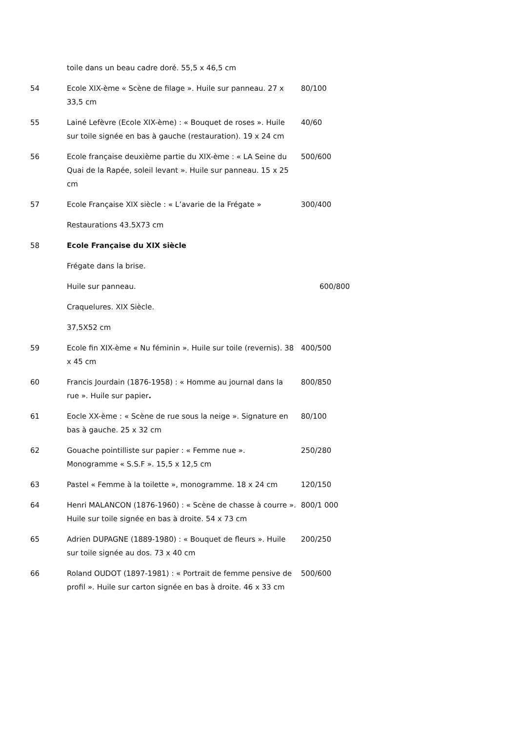| | toile dans un beau cadre doré. 55,5 x 46,5 cm | |
| 54 | Ecole XIX-ème « Scène de filage ». Huile sur panneau. 27 x 33,5 cm | 80/100 |
| 55 | Lainé Lefèvre (Ecole XIX-ème) : « Bouquet de roses ». Huile sur toile signée en bas à gauche (restauration). 19 x 24 cm | 40/60 |
| 56 | Ecole française deuxième partie du XIX-ème : « LA Seine du Quai de la Rapée, soleil levant ». Huile sur panneau. 15 x 25 cm | 500/600 |
| 57 | Ecole Française XIX siècle : « L’avarie de la Frégate » | 300/400 |
| | Restaurations 43.5X73 cm | |
| 58 | Ecole Française du XIX siècle | |
| | Frégate dans la brise. | |
| | Huile sur panneau. | 600/800 |
| | Craquelures. XIX Siècle. | |
| | 37,5X52 cm | |
| 59 | Ecole fin XIX-ème « Nu féminin ». Huile sur toile (revernis). 38 x 45 cm | 400/500 |
| 60 | Francis Jourdain (1876-1958) : « Homme au journal dans la rue ». Huile sur papier . | 800/850 |
| 61 | Eocle XX-ème : « Scène de rue sous la neige ». Signature en bas à gauche. 25 x 32 cm | 80/100 |
| 62 | Gouache pointilliste sur papier : « Femme nue ». Monogramme « S.S.F ». 15,5 x 12,5 cm | 250/280 |
| 63 | Pastel « Femme à la toilette », monogramme. 18 x 24 cm | 120/150 |
| 64 | Henri MALANCON (1876-1960) : « Scène de chasse à courre ». Huile sur toile signée en bas à droite. 54 x 73 cm | 800/1 000 |
| 65 | Adrien DUPAGNE (1889-1980) : « Bouquet de fleurs ». Huile sur toile signée au dos. 73 x 40 cm | 200/250 |
| 66 | Roland OUDOT (1897-1981) : « Portrait de femme pensive de profil ». Huile sur carton signée en bas à droite. 46 x 33 cm | 500/600 |